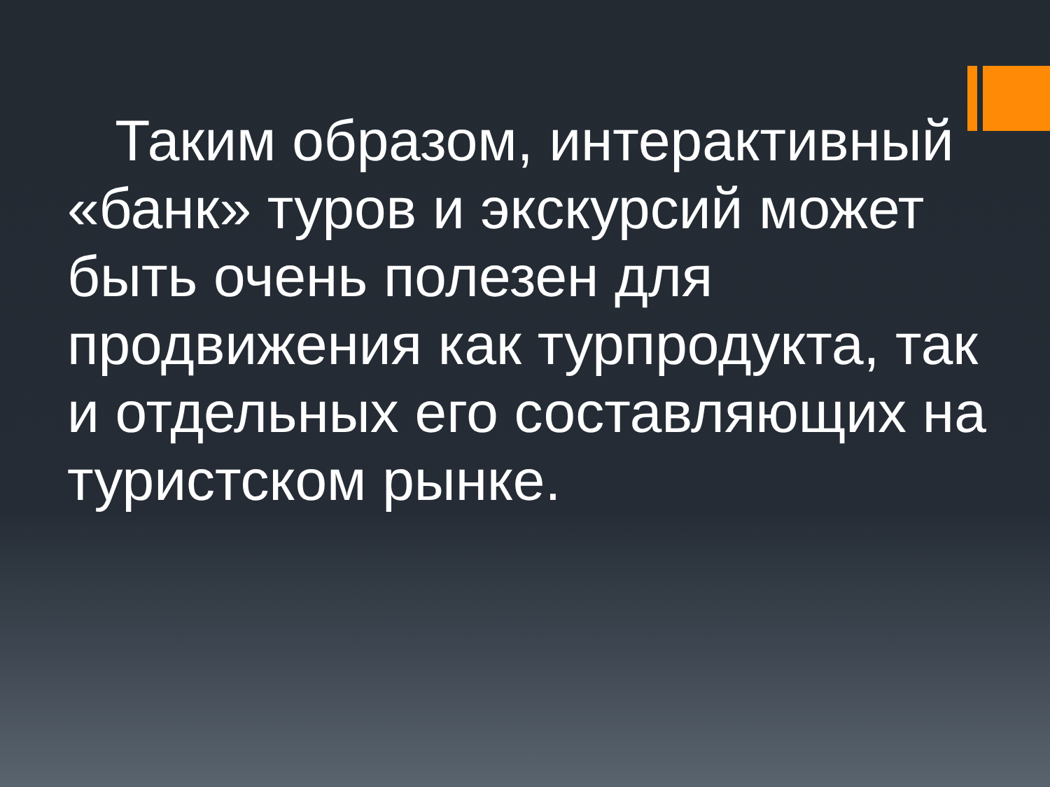Таким образом, интерактивный «банк» туров и экскурсий может быть очень полезен для продвижения как турпродукта, так и отдельных его составляющих на туристском рынке.